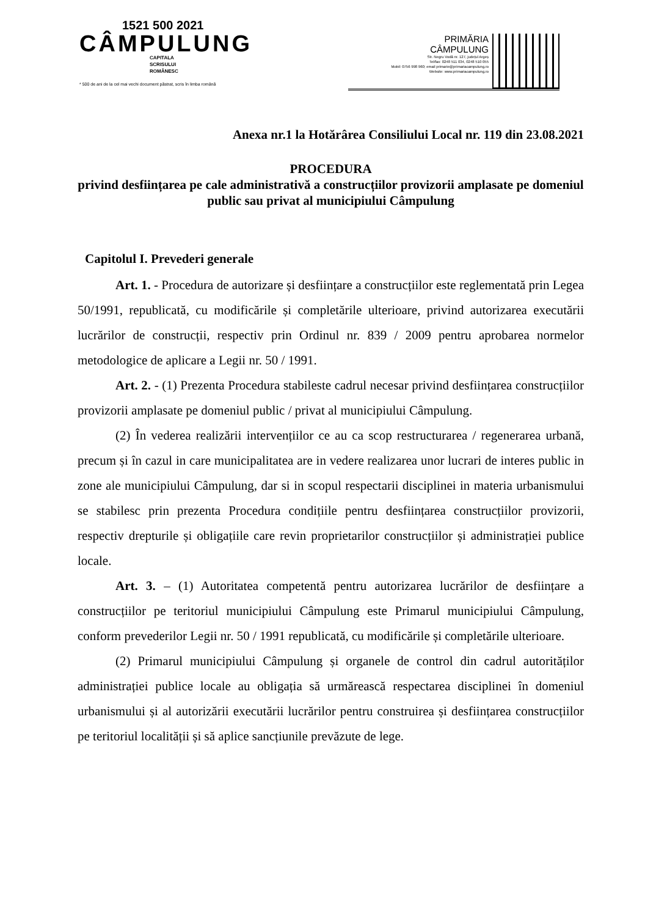1521 500 2021
CÂMPULUNG
CAPITALA
SCRISULUI
ROMÂNESC
* 500 de ani de la cel mai vechi document păstrat, scris în limba română
PRIMĂRIA
CÂMPULUNG
Str. Negru Vodă nr. 127, județul Argeș
Tel/fax: 0248 511 034, 0248 510 055
Mobil: 0756 998 960; email primarie@primariacampulung.ro
Website: www.primariacampulung.ro
Anexa nr.1 la Hotărârea Consiliului Local nr. 119 din 23.08.2021
PROCEDURA
privind desființarea pe cale administrativă a construcțiilor provizorii amplasate pe domeniul public sau privat al municipiului Câmpulung
Capitolul I. Prevederi generale
Art. 1. - Procedura de autorizare și desființare a construcțiilor este reglementată prin Legea 50/1991, republicată, cu modificările și completările ulterioare, privind autorizarea executării lucrărilor de construcții, respectiv prin Ordinul nr. 839 / 2009 pentru aprobarea normelor metodologice de aplicare a Legii nr. 50 / 1991.
Art. 2. - (1) Prezenta Procedura stabileste cadrul necesar privind desființarea construcțiilor provizorii amplasate pe domeniul public / privat al municipiului Câmpulung.
(2) În vederea realizării intervențiilor ce au ca scop restructurarea / regenerarea urbană, precum și în cazul in care municipalitatea are in vedere realizarea unor lucrari de interes public in zone ale municipiului Câmpulung, dar si in scopul respectarii disciplinei in materia urbanismului se stabilesc prin prezenta Procedura condițiile pentru desființarea construcțiilor provizorii, respectiv drepturile și obligațiile care revin proprietarilor construcțiilor și administrației publice locale.
Art. 3. – (1) Autoritatea competentă pentru autorizarea lucrărilor de desființare a construcțiilor pe teritoriul municipiului Câmpulung este Primarul municipiului Câmpulung, conform prevederilor Legii nr. 50 / 1991 republicată, cu modificările și completările ulterioare.
(2) Primarul municipiului Câmpulung și organele de control din cadrul autorităților administrației publice locale au obligația să urmărească respectarea disciplinei în domeniul urbanismului și al autorizării executării lucrărilor pentru construirea și desființarea construcțiilor pe teritoriul localității și să aplice sancțiunile prevăzute de lege.